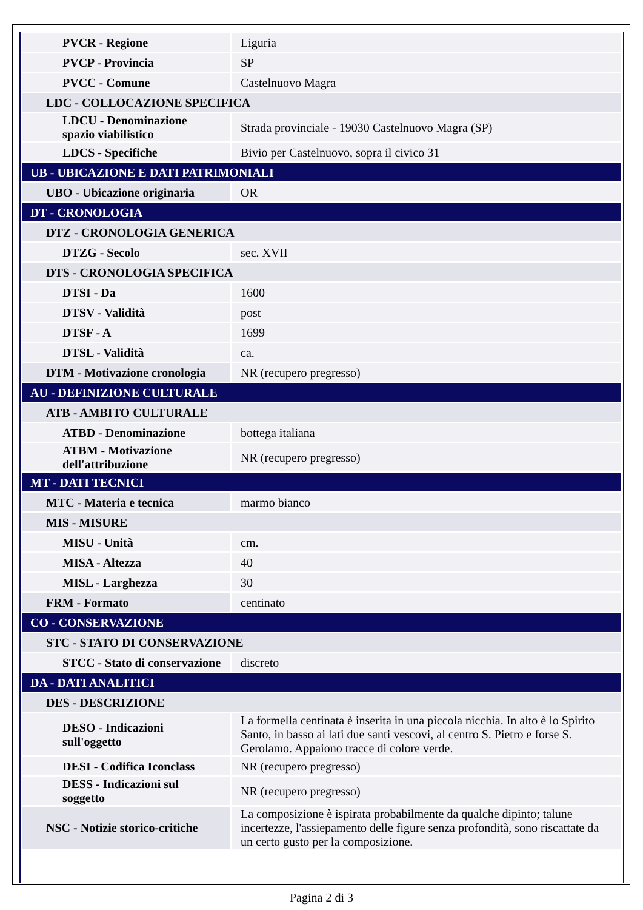| PVCR - Regione | Liguria |
| PVCP - Provincia | SP |
| PVCC - Comune | Castelnuovo Magra |
| LDC - COLLOCAZIONE SPECIFICA | |
| LDCU - Denominazione spazio viabilistico | Strada provinciale - 19030 Castelnuovo Magra (SP) |
| LDCS - Specifiche | Bivio per Castelnuovo, sopra il civico 31 |
| UB - UBICAZIONE E DATI PATRIMONIALI | |
| UBO - Ubicazione originaria | OR |
| DT - CRONOLOGIA | |
| DTZ - CRONOLOGIA GENERICA | |
| DTZG - Secolo | sec. XVII |
| DTS - CRONOLOGIA SPECIFICA | |
| DTSI - Da | 1600 |
| DTSV - Validità | post |
| DTSF - A | 1699 |
| DTSL - Validità | ca. |
| DTM - Motivazione cronologia | NR (recupero pregresso) |
| AU - DEFINIZIONE CULTURALE | |
| ATB - AMBITO CULTURALE | |
| ATBD - Denominazione | bottega italiana |
| ATBM - Motivazione dell'attribuzione | NR (recupero pregresso) |
| MT - DATI TECNICI | |
| MTC - Materia e tecnica | marmo bianco |
| MIS - MISURE | |
| MISU - Unità | cm. |
| MISA - Altezza | 40 |
| MISL - Larghezza | 30 |
| FRM - Formato | centinato |
| CO - CONSERVAZIONE | |
| STC - STATO DI CONSERVAZIONE | |
| STCC - Stato di conservazione | discreto |
| DA - DATI ANALITICI | |
| DES - DESCRIZIONE | |
| DESO - Indicazioni sull'oggetto | La formella centinata è inserita in una piccola nicchia. In alto è lo Spirito Santo, in basso ai lati due santi vescovi, al centro S. Pietro e forse S. Gerolamo. Appaiono tracce di colore verde. |
| DESI - Codifica Iconclass | NR (recupero pregresso) |
| DESS - Indicazioni sul soggetto | NR (recupero pregresso) |
| NSC - Notizie storico-critiche | La composizione è ispirata probabilmente da qualche dipinto; talune incertezze, l'assiepamento delle figure senza profondità, sono riscattate da un certo gusto per la composizione. |
Pagina 2 di 3